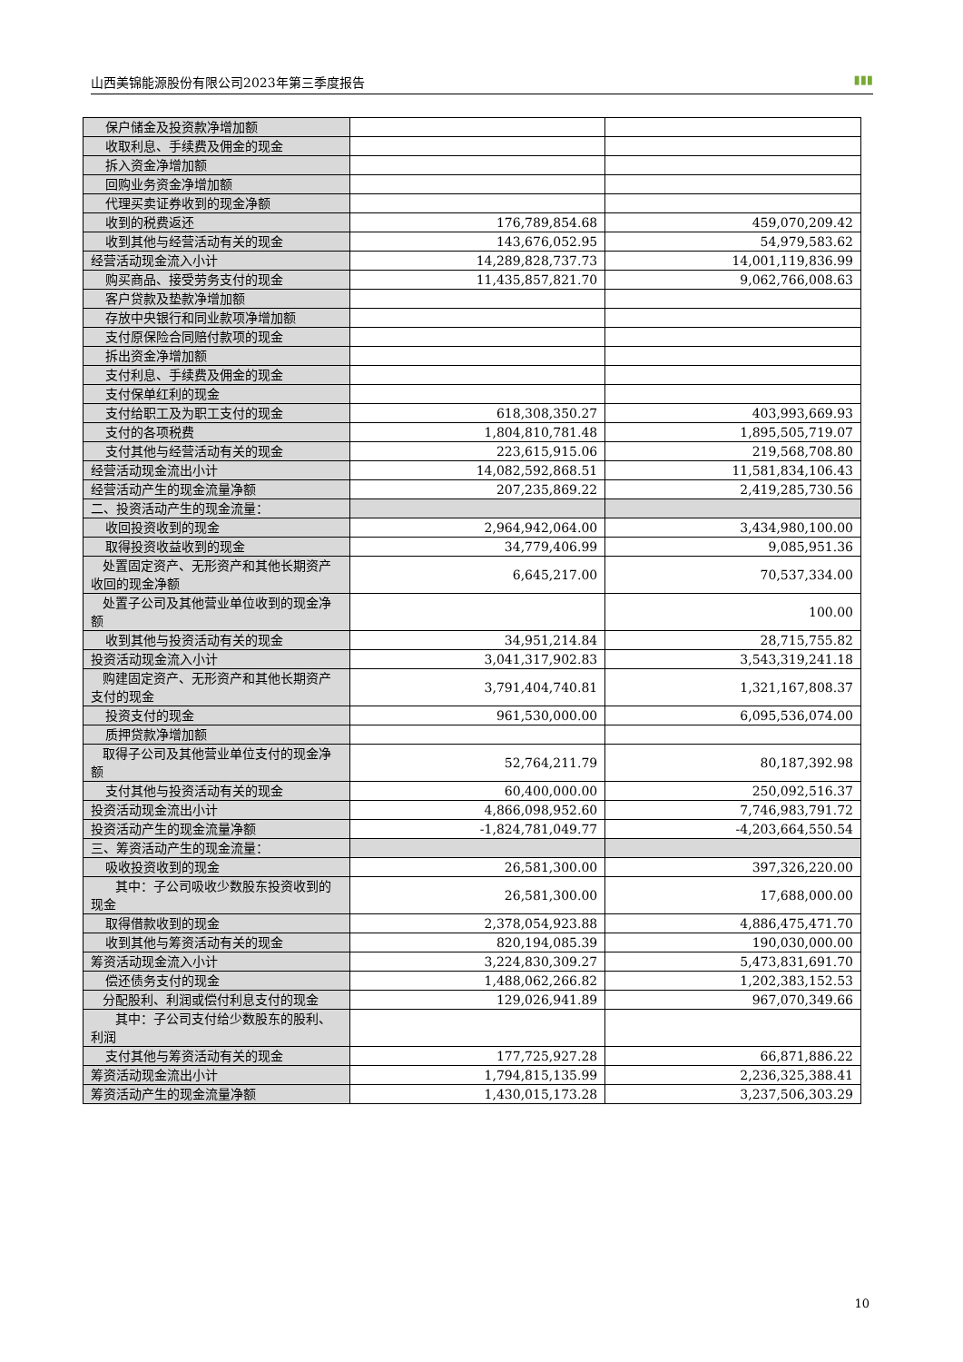山西美锦能源股份有限公司2023年第三季度报告 ▮▮▮
| 保户储金及投资款净增加额 | | |
| 收取利息、手续费及佣金的现金 | | |
| 拆入资金净增加额 | | |
| 回购业务资金净增加额 | | |
| 代理买卖证券收到的现金净额 | | |
| 收到的税费返还 | 176,789,854.68 | 459,070,209.42 |
| 收到其他与经营活动有关的现金 | 143,676,052.95 | 54,979,583.62 |
| 经营活动现金流入小计 | 14,289,828,737.73 | 14,001,119,836.99 |
| 购买商品、接受劳务支付的现金 | 11,435,857,821.70 | 9,062,766,008.63 |
| 客户贷款及垫款净增加额 | | |
| 存放中央银行和同业款项净增加额 | | |
| 支付原保险合同赔付款项的现金 | | |
| 拆出资金净增加额 | | |
| 支付利息、手续费及佣金的现金 | | |
| 支付保单红利的现金 | | |
| 支付给职工及为职工支付的现金 | 618,308,350.27 | 403,993,669.93 |
| 支付的各项税费 | 1,804,810,781.48 | 1,895,505,719.07 |
| 支付其他与经营活动有关的现金 | 223,615,915.06 | 219,568,708.80 |
| 经营活动现金流出小计 | 14,082,592,868.51 | 11,581,834,106.43 |
| 经营活动产生的现金流量净额 | 207,235,869.22 | 2,419,285,730.56 |
| 二、投资活动产生的现金流量： | | |
| 收回投资收到的现金 | 2,964,942,064.00 | 3,434,980,100.00 |
| 取得投资收益收到的现金 | 34,779,406.99 | 9,085,951.36 |
| 处置固定资产、无形资产和其他长期资产收回的现金净额 | 6,645,217.00 | 70,537,334.00 |
| 处置子公司及其他营业单位收到的现金净额 | | 100.00 |
| 收到其他与投资活动有关的现金 | 34,951,214.84 | 28,715,755.82 |
| 投资活动现金流入小计 | 3,041,317,902.83 | 3,543,319,241.18 |
| 购建固定资产、无形资产和其他长期资产支付的现金 | 3,791,404,740.81 | 1,321,167,808.37 |
| 投资支付的现金 | 961,530,000.00 | 6,095,536,074.00 |
| 质押贷款净增加额 | | |
| 取得子公司及其他营业单位支付的现金净额 | 52,764,211.79 | 80,187,392.98 |
| 支付其他与投资活动有关的现金 | 60,400,000.00 | 250,092,516.37 |
| 投资活动现金流出小计 | 4,866,098,952.60 | 7,746,983,791.72 |
| 投资活动产生的现金流量净额 | -1,824,781,049.77 | -4,203,664,550.54 |
| 三、筹资活动产生的现金流量： | | |
| 吸收投资收到的现金 | 26,581,300.00 | 397,326,220.00 |
| 其中：子公司吸收少数股东投资收到的现金 | 26,581,300.00 | 17,688,000.00 |
| 取得借款收到的现金 | 2,378,054,923.88 | 4,886,475,471.70 |
| 收到其他与筹资活动有关的现金 | 820,194,085.39 | 190,030,000.00 |
| 筹资活动现金流入小计 | 3,224,830,309.27 | 5,473,831,691.70 |
| 偿还债务支付的现金 | 1,488,062,266.82 | 1,202,383,152.53 |
| 分配股利、利润或偿付利息支付的现金 | 129,026,941.89 | 967,070,349.66 |
| 其中：子公司支付给少数股东的股利、利润 | | |
| 支付其他与筹资活动有关的现金 | 177,725,927.28 | 66,871,886.22 |
| 筹资活动现金流出小计 | 1,794,815,135.99 | 2,236,325,388.41 |
| 筹资活动产生的现金流量净额 | 1,430,015,173.28 | 3,237,506,303.29 |
10